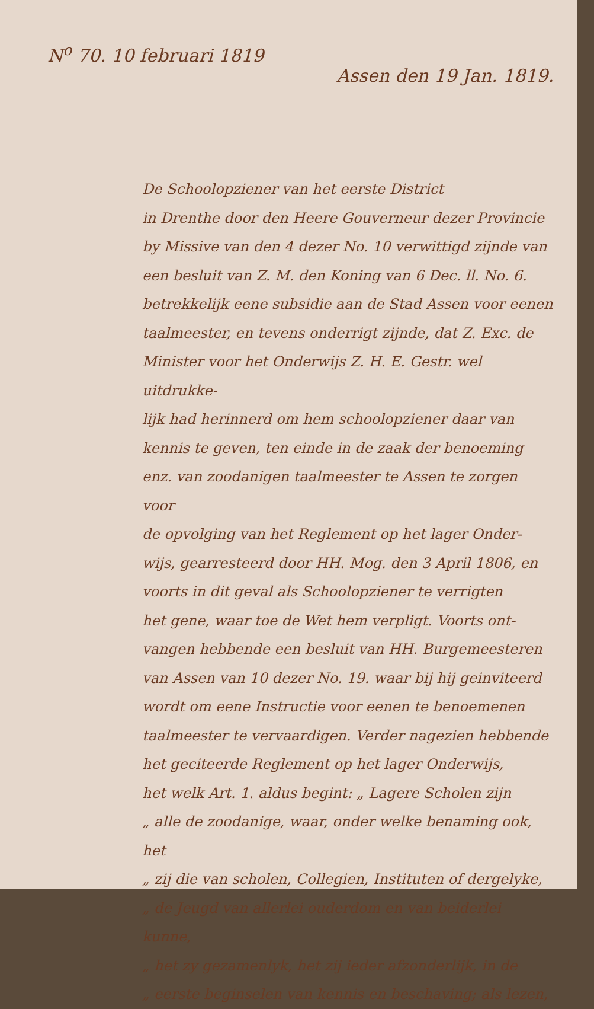N<sup>o</sup> 70. 10 februari 1819
Assen den 19 Jan. 1819.
De Schoolopziener van het eerste District
in Drenthe door den Heere Gouverneur dezer Provincie
by Missive van den 4 dezer No. 10 verwittigd zijnde van
een besluit van Z. M. den Koning van 6 Dec. ll. No. 6.
betrekkelijk eene subsidie aan de Stad Assen voor eenen
taalmeester, en tevens onderrigt zijnde, dat Z. Exc. de
Minister voor het Onderwijs Z. H. E. Gestr. wel uitdrukke-
lijk had herinnerd om hem schoolopziener daar van
kennis te geven, ten einde in de zaak der benoeming
enz. van zoodanigen taalmeester te Assen te zorgen voor
de opvolging van het Reglement op het lager Onder-
wijs, gearresteerd door HH. Mog. den 3 April 1806, en
voorts in dit geval als Schoolopziener te verrigten
het gene, waar toe de Wet hem verpligt. Voorts ont-
vangen hebbende een besluit van HH. Burgemeesteren
van Assen van 10 dezer No. 19. waar bij hij geinviteerd
wordt om eene Instructie voor eenen te benoemenen
taalmeester te vervaardigen. Verder nagezien hebbende
het geciteerde Reglement op het lager Onderwijs,
het welk Art. 1. aldus begint: „ Lagere Scholen zijn
„ alle de zoodanige, waar, onder welke benaming ook, het
„ zij die van scholen, Collegien, Instituten of dergelyke,
„ de Jeugd van allerlei ouderdom en van beiderlei kunne,
„ het zy gezamenlyk, het zij ieder afzonderlijk, in de
„ eerste beginselen van kennis en beschaving; als lezen,